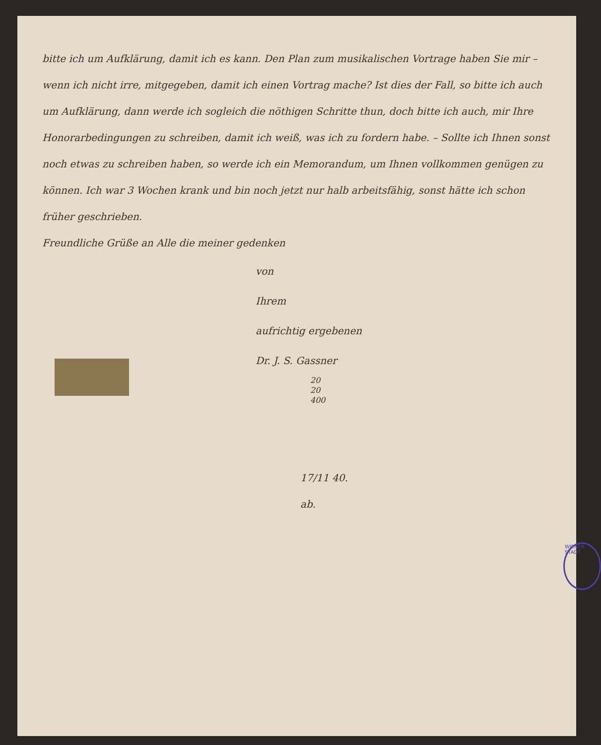WIENER STADT
bitte ich um Aufklärung, damit ich es kann. Den Plan zum musikalischen Vortrage haben Sie mir – wenn ich nicht irre, mitgegeben, damit ich einen Vortrag mache? Ist dies der Fall, so bitte ich auch um Aufklärung, dann werde ich sogleich die nöthigen Schritte thun, doch bitte ich auch, mir Ihre Honorarbedingungen zu schreiben, damit ich weiß, was ich zu fordern habe. – Sollte ich Ihnen sonst noch etwas zu schreiben haben, so werde ich ein Memorandum, um Ihnen vollkommen genügen zu können. Ich war 3 Wochen krank und bin noch jetzt nur halb arbeitsfähig, sonst hätte ich schon früher geschrieben.
Freundliche Grüße an Alle die meiner gedenken
von
Ihrem
aufrichtig ergebenen
Dr. J. S. Gassner
20
20
400
17/11 40.
ab.